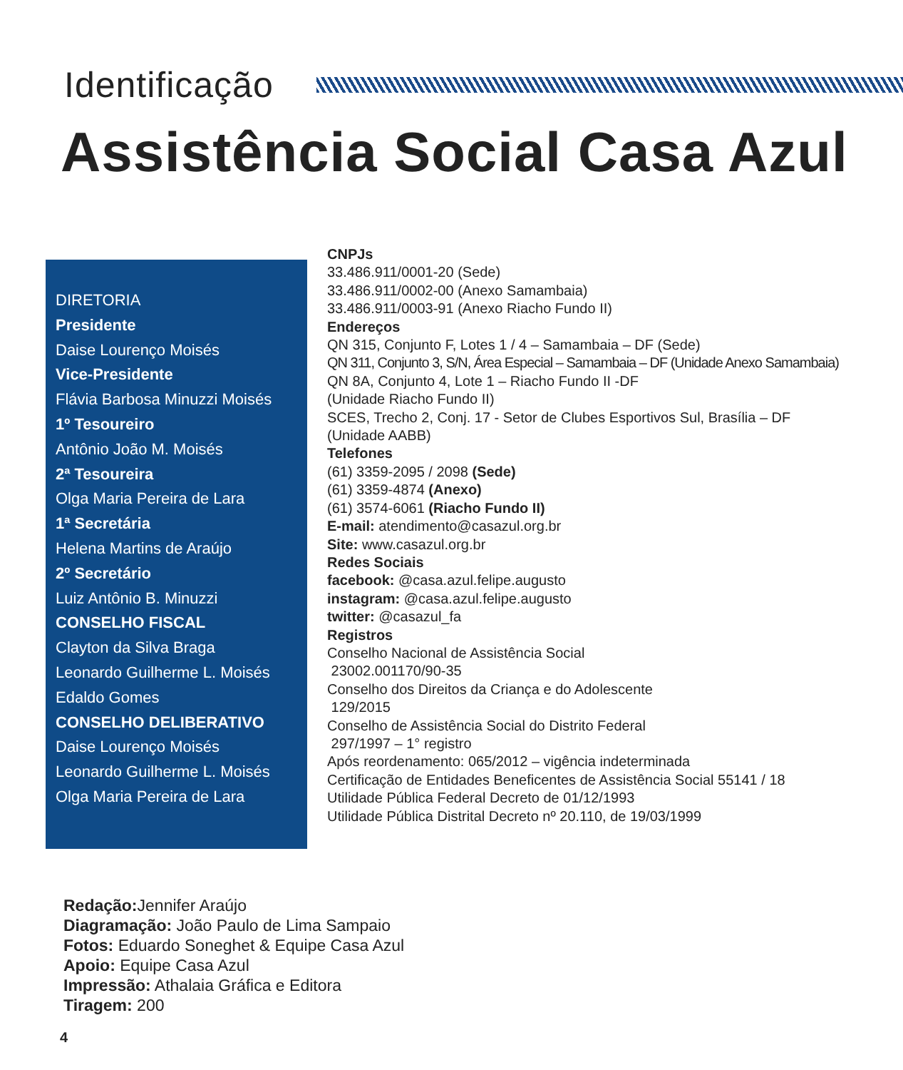Identificação
Assistência Social Casa Azul
DIRETORIA
Presidente
Daise Lourenço Moisés
Vice-Presidente
Flávia Barbosa Minuzzi Moisés
1º Tesoureiro
Antônio João M. Moisés
2ª Tesoureira
Olga Maria Pereira de Lara
1ª Secretária
Helena Martins de Araújo
2º Secretário
Luiz Antônio B. Minuzzi
CONSELHO FISCAL
Clayton da Silva Braga
Leonardo Guilherme L. Moisés
Edaldo Gomes
CONSELHO DELIBERATIVO
Daise Lourenço Moisés
Leonardo Guilherme L. Moisés
Olga Maria Pereira de Lara
CNPJs
33.486.911/0001-20 (Sede)
33.486.911/0002-00 (Anexo Samambaia)
33.486.911/0003-91 (Anexo Riacho Fundo II)
Endereços
QN 315, Conjunto F, Lotes 1 / 4 – Samambaia – DF (Sede)
QN 311, Conjunto 3, S/N, Área Especial – Samambaia – DF (Unidade Anexo Samambaia)
QN 8A, Conjunto 4, Lote 1 – Riacho Fundo II -DF
(Unidade Riacho Fundo II)
SCES, Trecho 2, Conj. 17 - Setor de Clubes Esportivos Sul, Brasília – DF
(Unidade AABB)
Telefones
(61) 3359-2095 / 2098 (Sede)
(61) 3359-4874 (Anexo)
(61) 3574-6061 (Riacho Fundo II)
E-mail: atendimento@casazul.org.br
Site: www.casazul.org.br
Redes Sociais
facebook: @casa.azul.felipe.augusto
instagram: @casa.azul.felipe.augusto
twitter: @casazul_fa
Registros
Conselho Nacional de Assistência Social
23002.001170/90-35
Conselho dos Direitos da Criança e do Adolescente
129/2015
Conselho de Assistência Social do Distrito Federal
297/1997 – 1° registro
Após reordenamento: 065/2012 – vigência indeterminada
Certificação de Entidades Beneficentes de Assistência Social 55141 / 18
Utilidade Pública Federal Decreto de 01/12/1993
Utilidade Pública Distrital Decreto nº 20.110, de 19/03/1999
Redação: Jennifer Araújo
Diagramação: João Paulo de Lima Sampaio
Fotos: Eduardo Soneghet & Equipe Casa Azul
Apoio: Equipe Casa Azul
Impressão: Athalaia Gráfica e Editora
Tiragem: 200
4